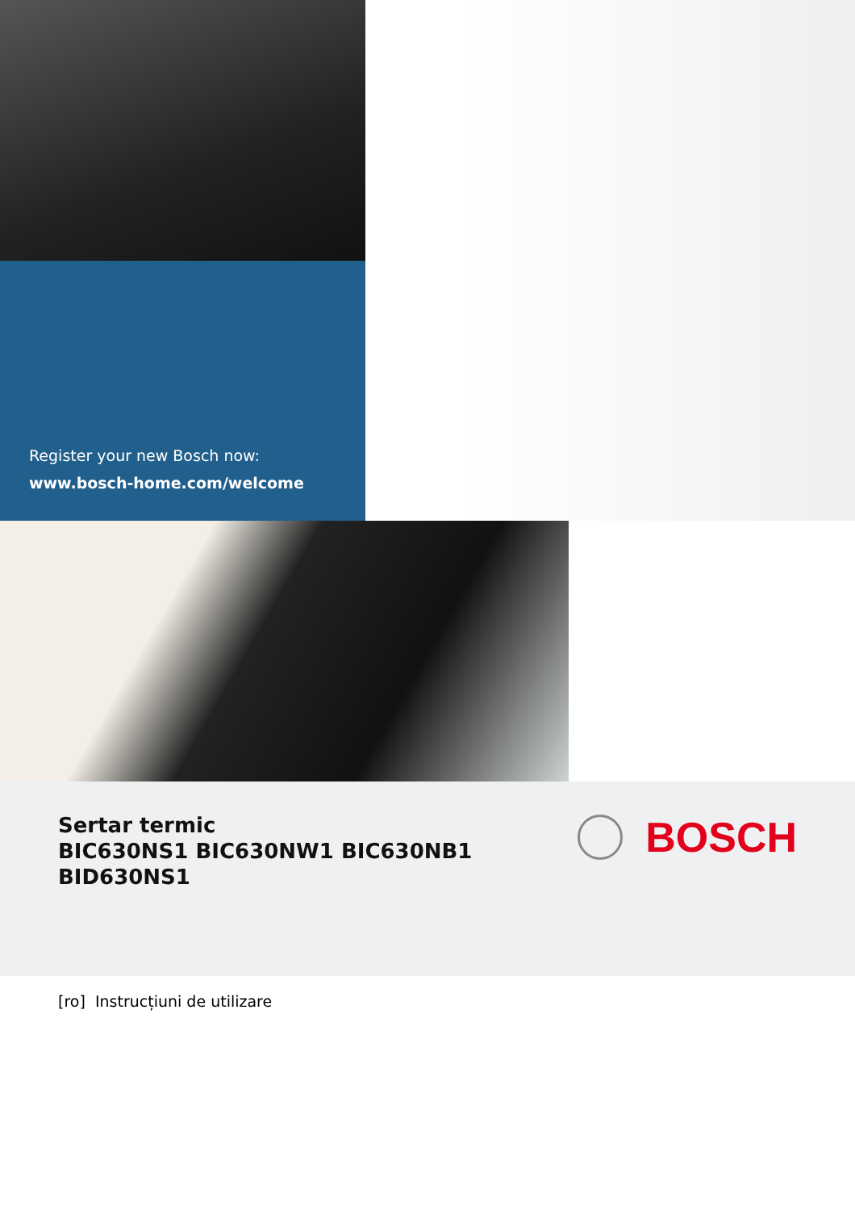Register your new Bosch now:
www.bosch-home.com/welcome
Sertar termic
BIC630NS1 BIC630NW1 BIC630NB1
BID630NS1
BOSCH
[ro] Instrucțiuni de utilizare